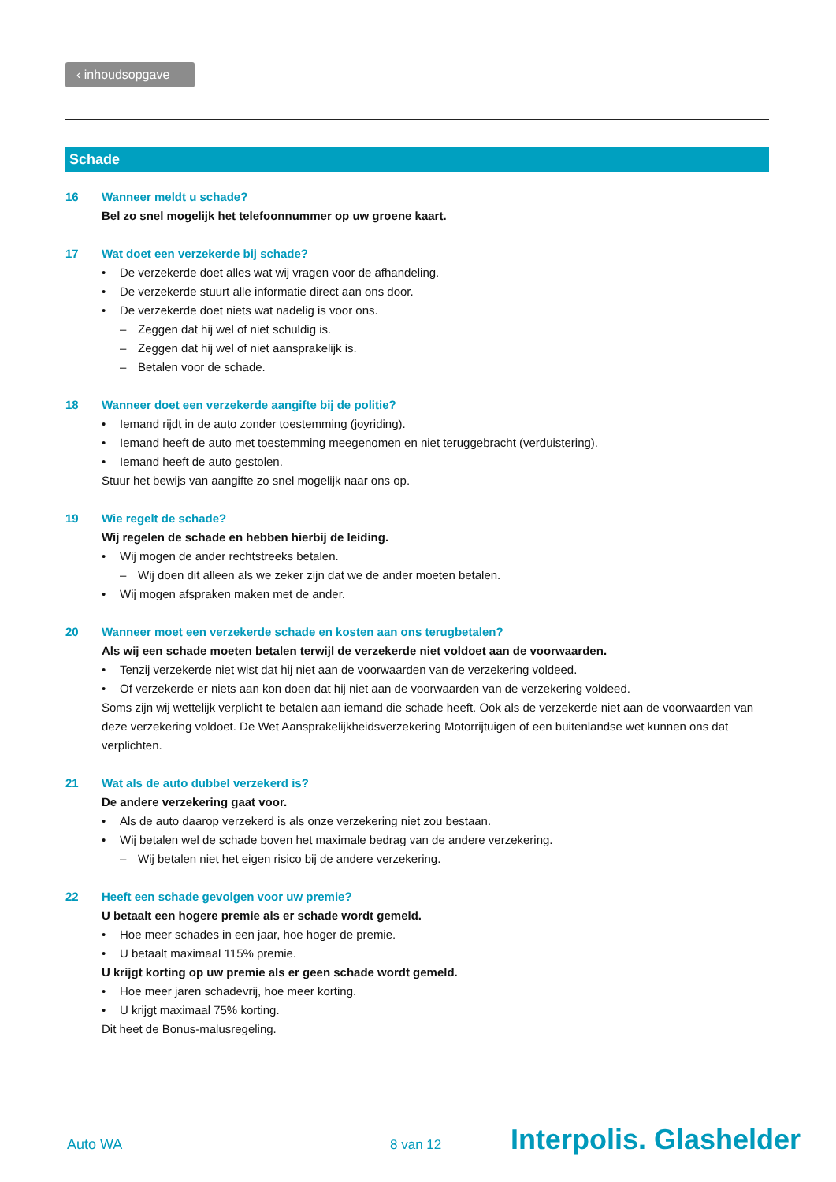‹ inhoudsopgave
Schade
16 Wanneer meldt u schade?
Bel zo snel mogelijk het telefoonnummer op uw groene kaart.
17 Wat doet een verzekerde bij schade?
• De verzekerde doet alles wat wij vragen voor de afhandeling.
• De verzekerde stuurt alle informatie direct aan ons door.
• De verzekerde doet niets wat nadelig is voor ons.
– Zeggen dat hij wel of niet schuldig is.
– Zeggen dat hij wel of niet aansprakelijk is.
– Betalen voor de schade.
18 Wanneer doet een verzekerde aangifte bij de politie?
• Iemand rijdt in de auto zonder toestemming (joyriding).
• Iemand heeft de auto met toestemming meegenomen en niet teruggebracht (verduistering).
• Iemand heeft de auto gestolen.
Stuur het bewijs van aangifte zo snel mogelijk naar ons op.
19 Wie regelt de schade?
Wij regelen de schade en hebben hierbij de leiding.
• Wij mogen de ander rechtstreeks betalen.
– Wij doen dit alleen als we zeker zijn dat we de ander moeten betalen.
• Wij mogen afspraken maken met de ander.
20 Wanneer moet een verzekerde schade en kosten aan ons terugbetalen?
Als wij een schade moeten betalen terwijl de verzekerde niet voldoet aan de voorwaarden.
• Tenzij verzekerde niet wist dat hij niet aan de voorwaarden van de verzekering voldeed.
• Of verzekerde er niets aan kon doen dat hij niet aan de voorwaarden van de verzekering voldeed.
Soms zijn wij wettelijk verplicht te betalen aan iemand die schade heeft. Ook als de verzekerde niet aan de voorwaarden van deze verzekering voldoet. De Wet Aansprakelijkheidsverzekering Motorrijtuigen of een buitenlandse wet kunnen ons dat verplichten.
21 Wat als de auto dubbel verzekerd is?
De andere verzekering gaat voor.
• Als de auto daarop verzekerd is als onze verzekering niet zou bestaan.
• Wij betalen wel de schade boven het maximale bedrag van de andere verzekering.
– Wij betalen niet het eigen risico bij de andere verzekering.
22 Heeft een schade gevolgen voor uw premie?
U betaalt een hogere premie als er schade wordt gemeld.
• Hoe meer schades in een jaar, hoe hoger de premie.
• U betaalt maximaal 115% premie.
U krijgt korting op uw premie als er geen schade wordt gemeld.
• Hoe meer jaren schadevrij, hoe meer korting.
• U krijgt maximaal 75% korting.
Dit heet de Bonus-malusregeling.
Auto WA 8 van 12 Interpolis. Glashelder